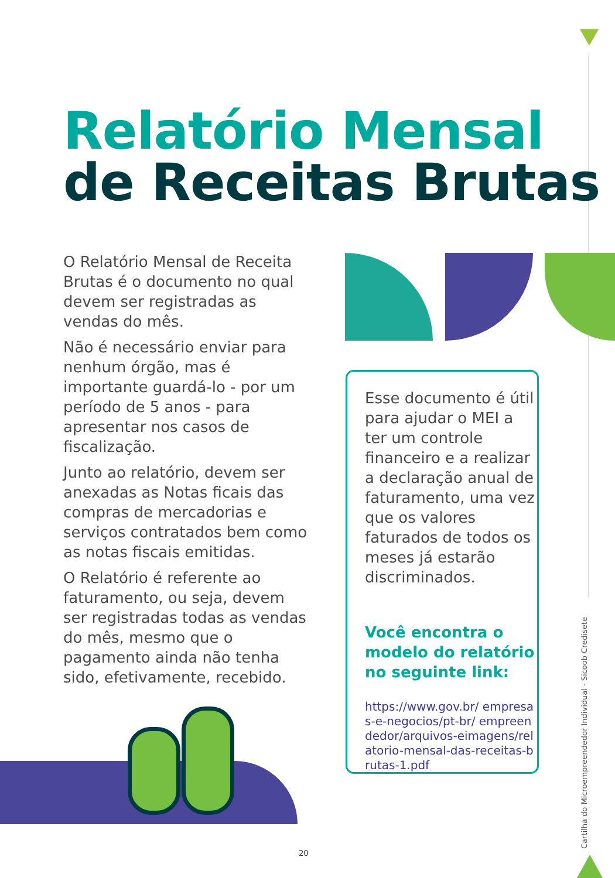Relatório Mensal
de Receitas Brutas
O Relatório Mensal de Receita Brutas é o documento no qual devem ser registradas as vendas do mês.
Não é necessário enviar para nenhum órgão, mas é importante guardá-lo - por um período de 5 anos - para apresentar nos casos de fiscalização.
Junto ao relatório, devem ser anexadas as Notas ficais das compras de mercadorias e serviços contratados bem como as notas fiscais emitidas.
O Relatório é referente ao faturamento, ou seja, devem ser registradas todas as vendas do mês, mesmo que o pagamento ainda não tenha sido, efetivamente, recebido.
Esse documento é útil para ajudar o MEI a ter um controle financeiro e a realizar a declaração anual de faturamento, uma vez que os valores faturados de todos os meses já estarão discriminados.
Você encontra o modelo do relatório no seguinte link:
https://www.gov.br/ empresas-e-negocios/pt-br/ empreendedor/arquivos-eimagens/relatorio-mensal-das-receitas-brutas-1.pdf
Cartilha do Microempreendedor Individual - Sicoob Credisete
20